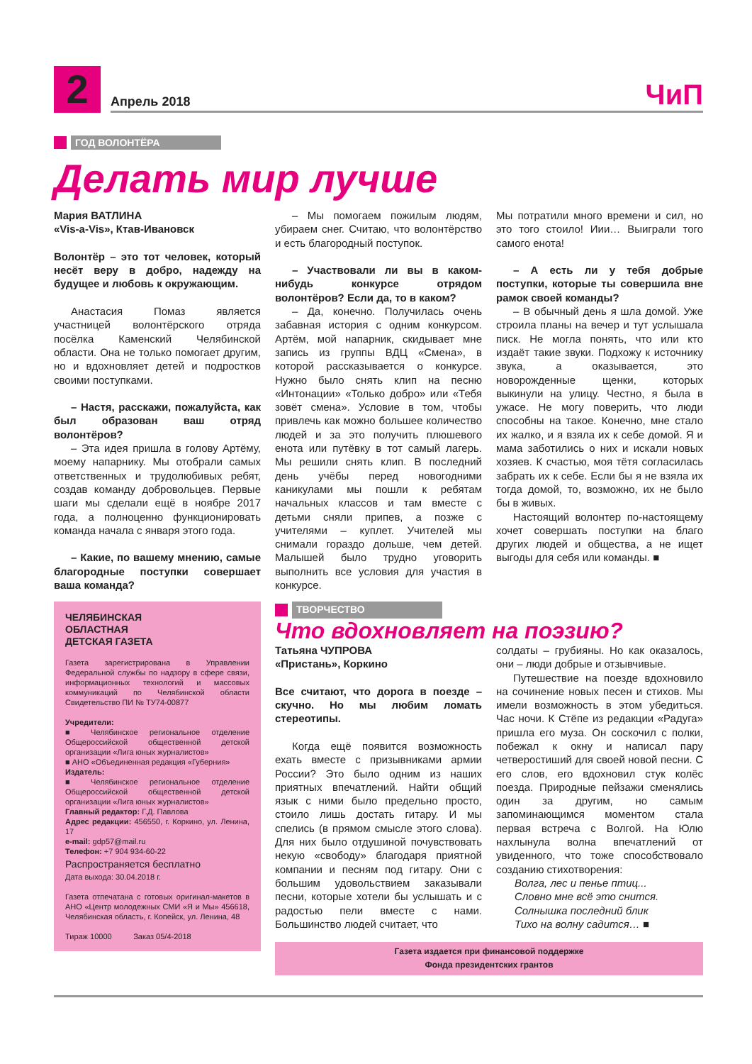2
Апрель 2018
ЧиП
ГОД ВОЛОНТЁРА
Делать мир лучше
Мария ВАТЛИНА
«Vis-a-Vis», Ктав-Ивановск
Волонтёр – это тот человек, который несёт веру в добро, надежду на будущее и любовь к окружающим.
Анастасия Помаз является участницей волонтёрского отряда посёлка Каменский Челябинской области. Она не только помогает другим, но и вдохновляет детей и подростков своими поступками.
– Настя, расскажи, пожалуйста, как был образован ваш отряд волонтёров?
– Эта идея пришла в голову Артёму, моему напарнику. Мы отобрали самых ответственных и трудолюбивых ребят, создав команду добровольцев. Первые шаги мы сделали ещё в ноябре 2017 года, а полноценно функционировать команда начала с января этого года.
– Какие, по вашему мнению, самые благородные поступки совершает ваша команда?
ЧЕЛЯБИНСКАЯ
ОБЛАСТНАЯ
ДЕТСКАЯ ГАЗЕТА
Газета зарегистрирована в Управлении Федеральной службы по надзору в сфере связи, информационных технологий и массовых коммуникаций по Челябинской области Свидетельство ПИ № ТУ74-00877
Учредители:
■ Челябинское региональное отделение Общероссийской общественной детской организации «Лига юных журналистов»
■ АНО «Объединенная редакция «Губерния»
Издатель:
■ Челябинское региональное отделение Общероссийской общественной детской организации «Лига юных журналистов»
Главный редактор: Г.Д. Павлова
Адрес редакции: 456550, г. Коркино, ул. Ленина, 17
e-mail: gdp57@mail.ru
Телефон: +7 904 934-60-22
Распространяется бесплатно
Дата выхода: 30.04.2018 г.
Газета отпечатана с готовых оригинал-макетов в АНО «Центр молодежных СМИ «Я и Мы» 456618, Челябинская область, г. Копейск, ул. Ленина, 48
Тираж 10000 Заказ 05/4-2018
– Мы помогаем пожилым людям, убираем снег. Считаю, что волонтёрство и есть благородный поступок.
– Участвовали ли вы в каком-нибудь конкурсе отрядом волонтёров? Если да, то в каком?
– Да, конечно. Получилась очень забавная история с одним конкурсом. Артём, мой напарник, скидывает мне запись из группы ВДЦ «Смена», в которой рассказывается о конкурсе. Нужно было снять клип на песню «Интонации» «Только добро» или «Тебя зовёт смена». Условие в том, чтобы привлечь как можно большее количество людей и за это получить плюшевого енота или путёвку в тот самый лагерь. Мы решили снять клип. В последний день учёбы перед новогодними каникулами мы пошли к ребятам начальных классов и там вместе с детьми сняли припев, а позже с учителями – куплет. Учителей мы снимали гораздо дольше, чем детей. Малышей было трудно уговорить выполнить все условия для участия в конкурсе.
Мы потратили много времени и сил, но это того стоило! Иии… Выиграли того самого енота!
– А есть ли у тебя добрые поступки, которые ты совершила вне рамок своей команды?
– В обычный день я шла домой. Уже строила планы на вечер и тут услышала писк. Не могла понять, что или кто издаёт такие звуки. Подхожу к источнику звука, а оказывается, это новорожденные щенки, которых выкинули на улицу. Честно, я была в ужасе. Не могу поверить, что люди способны на такое. Конечно, мне стало их жалко, и я взяла их к себе домой. Я и мама заботились о них и искали новых хозяев. К счастью, моя тётя согласилась забрать их к себе. Если бы я не взяла их тогда домой, то, возможно, их не было бы в живых.
Настоящий волонтер по-настоящему хочет совершать поступки на благо других людей и общества, а не ищет выгоды для себя или команды. ■
ТВОРЧЕСТВО
Что вдохновляет на поэзию?
Татьяна ЧУПРОВА
«Пристань», Коркино
Все считают, что дорога в поезде – скучно. Но мы любим ломать стереотипы.
Когда ещё появится возможность ехать вместе с призывниками армии России? Это было одним из наших приятных впечатлений. Найти общий язык с ними было предельно просто, стоило лишь достать гитару. И мы спелись (в прямом смысле этого слова). Для них было отдушиной почувствовать некую «свободу» благодаря приятной компании и песням под гитару. Они с большим удовольствием заказывали песни, которые хотели бы услышать и с радостью пели вместе с нами. Большинство людей считает, что
солдаты – грубияны. Но как оказалось, они – люди добрые и отзывчивые.
Путешествие на поезде вдохновило на сочинение новых песен и стихов. Мы имели возможность в этом убедиться. Час ночи. К Стёпе из редакции «Радуга» пришла его муза. Он соскочил с полки, побежал к окну и написал пару четверостиший для своей новой песни. С его слов, его вдохновил стук колёс поезда. Природные пейзажи сменялись один за другим, но самым запоминающимся моментом стала первая встреча с Волгой. На Юлю нахлынула волна впечатлений от увиденного, что тоже способствовало созданию стихотворения:
Волга, лес и пенье птиц...
Словно мне всё это снится.
Солнышка последний блик
Тихо на волну садится… ■
Газета издается при финансовой поддержке
Фонда президентских грантов